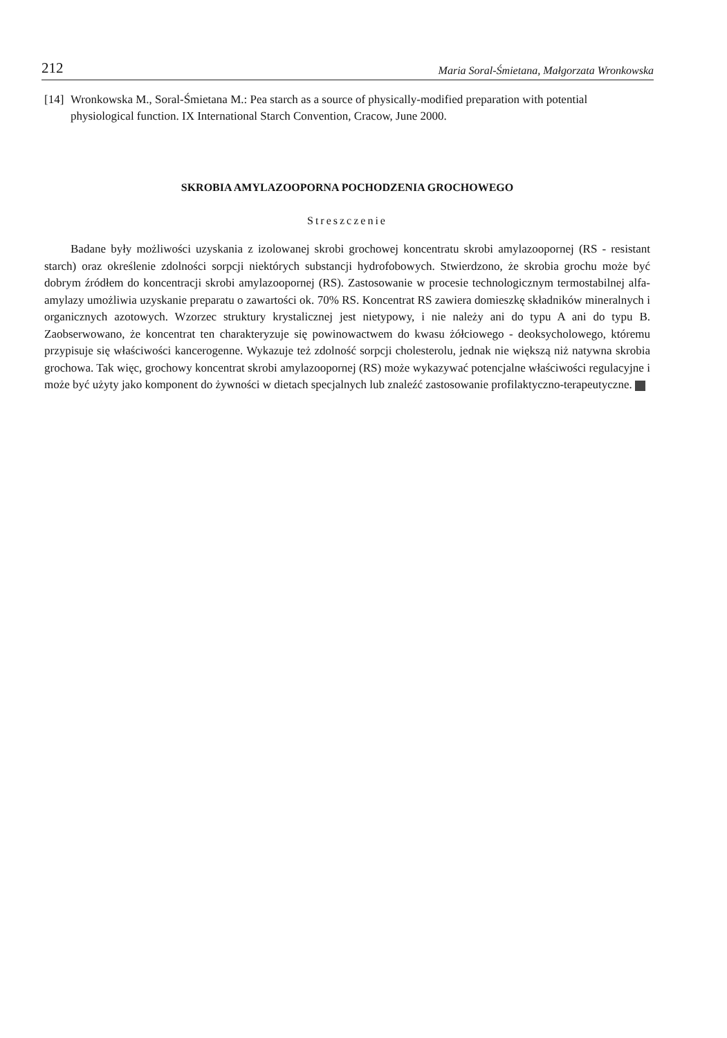212 Maria Soral-Śmietana, Małgorzata Wronkowska
[14] Wronkowska M., Soral-Śmietana M.: Pea starch as a source of physically-modified preparation with potential physiological function. IX International Starch Convention, Cracow, June 2000.
SKROBIA AMYLAZOOPORNA POCHODZENIA GROCHOWEGO
Streszczenie
Badane były możliwości uzyskania z izolowanej skrobi grochowej koncentratu skrobi amylazoopornej (RS - resistant starch) oraz określenie zdolności sorpcji niektórych substancji hydrofobowych. Stwierdzono, że skrobia grochu może być dobrym źródłem do koncentracji skrobi amylazoopornej (RS). Zastosowanie w procesie technologicznym termostabilnej alfa-amylazy umożliwia uzyskanie preparatu o zawartości ok. 70% RS. Koncentrat RS zawiera domieszkę składników mineralnych i organicznych azotowych. Wzorzec struktury krystalicznej jest nietypowy, i nie należy ani do typu A ani do typu B. Zaobserwowano, że koncentrat ten charakteryzuje się powinowactwem do kwasu żółciowego - deoksycholowego, któremu przypisuje się właściwości kancerogenne. Wykazuje też zdolność sorpcji cholesterolu, jednak nie większą niż natywna skrobia grochowa. Tak więc, grochowy koncentrat skrobi amylazoopornej (RS) może wykazywać potencjalne właściwości regulacyjne i może być użyty jako komponent do żywności w dietach specjalnych lub znaleźć zastosowanie profilaktyczno-terapeutyczne.